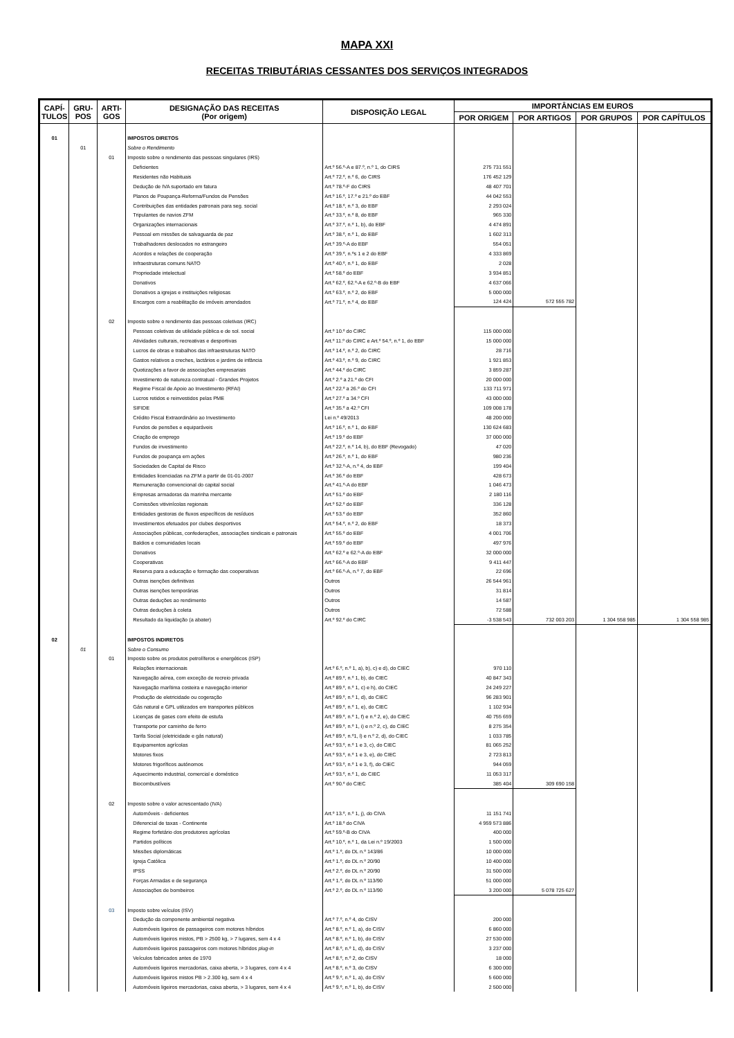MAPA XXI
RECEITAS TRIBUTÁRIAS CESSANTES DOS SERVIÇOS INTEGRADOS
| CAPÍ- TULOS | GRU- POS | ARTI- GOS | DESIGNAÇÃO DAS RECEITAS (Por origem) | DISPOSIÇÃO LEGAL | IMPORTÂNCIAS EM EUROS | | | |
| --- | --- | --- | --- | --- | --- | --- | --- | --- |
| | | | | | POR ORIGEM | POR ARTIGOS | POR GRUPOS | POR CAPÍTULOS |
| 01 | | | IMPOSTOS DIRETOS | | | | | |
| | 01 | | Sobre o Rendimento | | | | | |
| | | 01 | Imposto sobre o rendimento das pessoas singulares (IRS) | | | | | |
| | | | Deficientes | Art.º 56.º-A e 87.º, n.º 1, do CIRS | 275 731 551 | | | |
| | | | Residentes não Habituais | Art.º 72.º, n.º 6, do CIRS | 176 452 129 | | | |
| | | | Dedução de IVA suportado em fatura | Art.º 78.º-F do CIRS | 48 407 701 | | | |
| | | | Planos de Poupança-Reforma/Fundos de Pensões | Art.º 16.º, 17.º e 21.º do EBF | 44 042 553 | | | |
| | | | Contribuições das entidades patronais para seg. social | Art.º 18.º, n.º 3, do EBF | 2 293 024 | | | |
| | | | Tripulantes de navios ZFM | Art.º 33.º, n.º 8, do EBF | 965 330 | | | |
| | | | Organizações internacionais | Art.º 37.º, n.º 1, b), do EBF | 4 474 891 | | | |
| | | | Pessoal em missões de salvaguarda de paz | Art.º 38.º, n.º 1, do EBF | 1 602 313 | | | |
| | | | Trabalhadores deslocados no estrangeiro | Art.º 39.º-A do EBF | 554 051 | | | |
| | | | Acordos e relações de cooperação | Art.º 39.º, n.ºs 1 e 2 do EBF | 4 333 869 | | | |
| | | | Infraestruturas comuns NATO | Art.º 40.º, n.º 1, do EBF | 2 028 | | | |
| | | | Propriedade intelectual | Art.º 58.º do EBF | 3 934 851 | | | |
| | | | Donativos | Art.º 62.º, 62.º-A e 62.º-B do EBF | 4 637 066 | | | |
| | | | Donativos a igrejas e instituições religiosas | Art.º 63.º, n.º 2, do EBF | 5 000 000 | | | |
| | | | Encargos com a reabilitação de imóveis arrendados | Art.º 71.º, n.º 4, do EBF | 124 424 | 572 555 782 | | |
| | | 02 | Imposto sobre o rendimento das pessoas coletivas (IRC) | | | | | |
| | | | Pessoas coletivas de utilidade pública e de sol. social | Art.º 10.º do CIRC | 115 000 000 | | | |
| | | | Atividades culturais, recreativas e desportivas | Art.º 11.º do CIRC e Art.º 54.º, n.º 1, do EBF | 15 000 000 | | | |
| | | | Lucros de obras e trabalhos das infraestruturas NATO | Art.º 14.º, n.º 2, do CIRC | 28 716 | | | |
| | | | Gastos relativos a creches, lactários e jardins de infância | Art.º 43.º, n.º 9, do CIRC | 1 921 853 | | | |
| | | | Quotizações a favor de associações empresariais | Art.º 44.º do CIRC | 3 859 287 | | | |
| | | | Investimento de natureza contratual - Grandes Projetos | Art.º 2.º a 21.º do CFI | 20 000 000 | | | |
| | | | Regime Fiscal de Apoio ao Investimento (RFAI) | Art.º 22.º a 26.º do CFI | 133 711 971 | | | |
| | | | Lucros retidos e reinvestidos pelas PME | Art.º 27.º a 34.º CFI | 43 000 000 | | | |
| | | | SIFIDE | Art.º 35.º a 42.º CFI | 109 008 178 | | | |
| | | | Crédito Fiscal Extraordinário ao Investimento | Lei n.º 49/2013 | 48 200 000 | | | |
| | | | Fundos de pensões e equiparáveis | Art.º 16.º, n.º 1, do EBF | 130 624 683 | | | |
| | | | Criação de emprego | Art.º 19.º do EBF | 37 000 000 | | | |
| | | | Fundos de investimento | Art.º 22.º, n.º 14, b), do EBF (Revogado) | 47 020 | | | |
| | | | Fundos de poupança em ações | Art.º 26.º, n.º 1, do EBF | 980 236 | | | |
| | | | Sociedades de Capital de Risco | Art.º 32.º-A, n.º 4, do EBF | 199 404 | | | |
| | | | Entidades licenciadas na ZFM a partir de 01-01-2007 | Art.º 36.º do EBF | 428 673 | | | |
| | | | Remuneração convencional do capital social | Art.º 41.º-A do EBF | 1 046 473 | | | |
| | | | Empresas armadoras da marinha mercante | Art.º 51.º do EBF | 2 180 116 | | | |
| | | | Comissões vitivinícolas regionais | Art.º 52.º do EBF | 336 128 | | | |
| | | | Entidades gestoras de fluxos específicos de resíduos | Art.º 53.º do EBF | 352 860 | | | |
| | | | Investimentos efetuados por clubes desportivos | Art.º 54.º, n.º 2, do EBF | 18 373 | | | |
| | | | Associações públicas, confederações, associações sindicais e patronais | Art.º 55.º do EBF | 4 001 706 | | | |
| | | | Baldios e comunidades locais | Art.º 59.º do EBF | 497 976 | | | |
| | | | Donativos | Art.º 62.º e 62.º-A do EBF | 32 000 000 | | | |
| | | | Cooperativas | Art.º 66.º-A do EBF | 9 411 447 | | | |
| | | | Reserva para a educação e formação das cooperativas | Art.º 66.º-A, n.º 7, do EBF | 22 696 | | | |
| | | | Outras isenções definitivas | Outros | 26 544 961 | | | |
| | | | Outras isenções temporárias | Outros | 31 814 | | | |
| | | | Outras deduções ao rendimento | Outros | 14 587 | | | |
| | | | Outras deduções à coleta | Outros | 72 588 | | | |
| | | | Resultado da liquidação (a abater) | Art.º 92.º do CIRC | -3 538 543 | 732 003 203 | 1 304 558 985 | 1 304 558 985 |
| 02 | | | IMPOSTOS INDIRETOS | | | | | |
| | 01 | | Sobre o Consumo | | | | | |
| | | 01 | Imposto sobre os produtos petrolíferos e energéticos (ISP) | | | | | |
| | | | Relações internacionais | Art.º 6.º, n.º 1, a), b), c) e d), do CIEC | 970 110 | | | |
| | | | Navegação aérea, com exceção de recreio privada | Art.º 89.º, n.º 1, b), do CIEC | 40 847 343 | | | |
| | | | Navegação marítima costeira e navegação interior | Art.º 89.º, n.º 1, c) e h), do CIEC | 24 249 227 | | | |
| | | | Produção de eletricidade ou cogeração | Art.º 89.º, n.º 1, d), do CIEC | 96 283 901 | | | |
| | | | Gás natural e GPL utilizados em transportes públicos | Art.º 89.º, n.º 1, e), do CIEC | 1 102 934 | | | |
| | | | Licenças de gases com efeito de estufa | Art.º 89.º, n.º 1, f) e n.º 2, e), do CIEC | 40 755 659 | | | |
| | | | Transporte por caminho de ferro | Art.º 89.º, n.º 1, i) e n.º 2, c), do CIEC | 8 275 354 | | | |
| | | | Tarifa Social (eletricidade e gás natural) | Art.º 89.º, n.º1, l) e n.º 2, d), do CIEC | 1 033 785 | | | |
| | | | Equipamentos agrícolas | Art.º 93.º, n.º 1 e 3, c), do CIEC | 81 065 252 | | | |
| | | | Motores fixos | Art.º 93.º, n.º 1 e 3, e), do CIEC | 2 723 813 | | | |
| | | | Motores frigoríficos autónomos | Art.º 93.º, n.º 1 e 3, f), do CIEC | 944 059 | | | |
| | | | Aquecimento industrial, comercial e doméstico | Art.º 93.º, n.º 1, do CIEC | 11 053 317 | | | |
| | | | Biocombustíveis | Art.º 90.º do CIEC | 385 404 | 309 690 158 | | |
| | | 02 | Imposto sobre o valor acrescentado (IVA) | | | | | |
| | | | Automóveis - deficientes | Art.º 13.º, n.º 1, j), do CIVA | 11 151 741 | | | |
| | | | Diferencial de taxas - Continente | Art.º 18.º do CIVA | 4 959 573 886 | | | |
| | | | Regime forfetário dos produtores agrícolas | Art.º 59.º-B do CIVA | 400 000 | | | |
| | | | Partidos políticos | Art.º 10.º, n.º 1, da Lei n.º 19/2003 | 1 500 000 | | | |
| | | | Missões diplomáticas | Art.º 1.º, do DL n.º 143/86 | 10 000 000 | | | |
| | | | Igreja Católica | Art.º 1.º, do DL n.º 20/90 | 10 400 000 | | | |
| | | | IPSS | Art.º 2.º, do DL n.º 20/90 | 31 500 000 | | | |
| | | | Forças Armadas e de segurança | Art.º 1.º, do DL n.º 113/90 | 51 000 000 | | | |
| | | | Associações de bombeiros | Art.º 2.º, do DL n.º 113/90 | 3 200 000 | 5 078 725 627 | | |
| | | 03 | Imposto sobre veículos (ISV) | | | | | |
| | | | Dedução da componente ambiental negativa | Art.º 7.º, n.º 4, do CISV | 200 000 | | | |
| | | | Automóveis ligeiros de passageiros com motores híbridos | Art.º 8.º, n.º 1, a), do CISV | 6 860 000 | | | |
| | | | Automóveis ligeiros mistos, PB > 2500 kg, > 7 lugares, sem 4 x 4 | Art.º 8.º, n.º 1, b), do CISV | 27 530 000 | | | |
| | | | Automóveis ligeiros passageiros com motores híbridos plug-in | Art.º 8.º, n.º 1, d), do CISV | 3 237 000 | | | |
| | | | Veículos fabricados antes de 1970 | Art.º 8.º, n.º 2, do CISV | 18 000 | | | |
| | | | Automóveis ligeiros mercadorias, caixa aberta, > 3 lugares, com 4 x 4 | Art.º 8.º, n.º 3, do CISV | 6 300 000 | | | |
| | | | Automóveis ligeiros mistos PB > 2.300 kg, sem 4 x 4 | Art.º 9.º, n.º 1, a), do CISV | 5 600 000 | | | |
| | | | Automóveis ligeiros mercadorias, caixa aberta, > 3 lugares, sem 4 x 4 | Art.º 9.º, n.º 1, b), do CISV | 2 500 000 | | | |